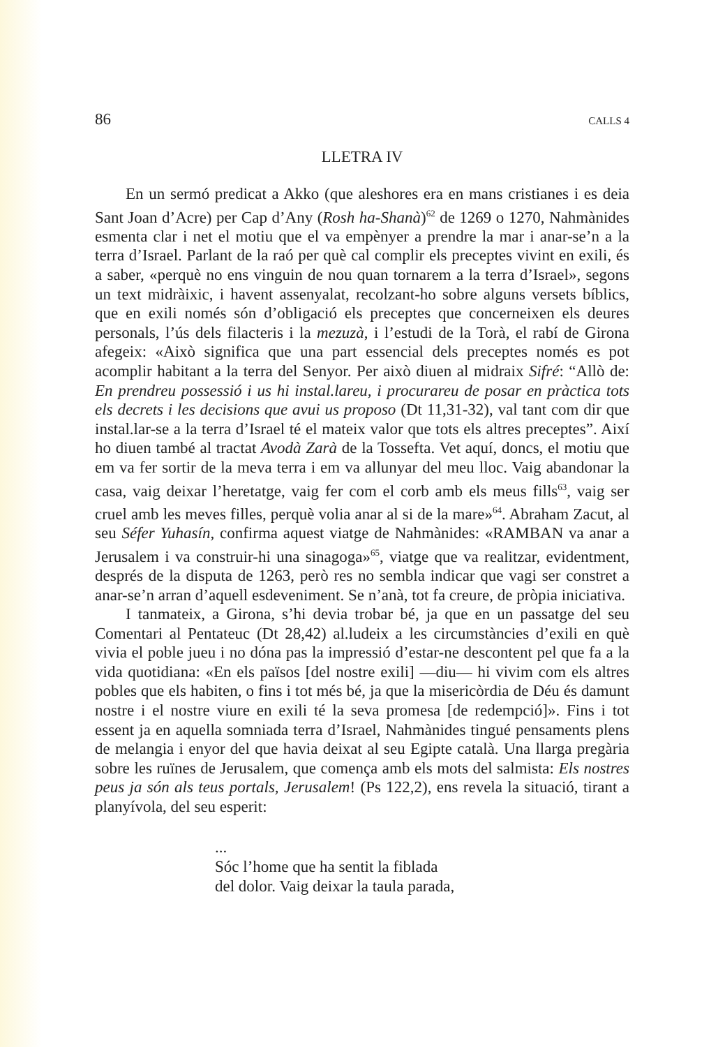86 CALLS 4
LLETRA IV
En un sermó predicat a Akko (que aleshores era en mans cristianes i es deia Sant Joan d’Acre) per Cap d’Any (Rosh ha-Shanà)<sup>62</sup> de 1269 o 1270, Nahmànides esmenta clar i net el motiu que el va empènyer a prendre la mar i anar-se’n a la terra d’Israel. Parlant de la raó per què cal complir els preceptes vivint en exili, és a saber, «perquè no ens vinguin de nou quan tornarem a la terra d’Israel», segons un text midràixic, i havent assenyalat, recolzant-ho sobre alguns versets bíblics, que en exili només són d’obligació els preceptes que concerneixen els deures personals, l’ús dels filacteris i la mezuzà, i l’estudi de la Torà, el rabí de Girona afegeix: «Això significa que una part essencial dels preceptes només es pot acomplir habitant a la terra del Senyor. Per això diuen al midraix Sifré: “Allò de: En prendreu possessió i us hi instal.lareu, i procurareu de posar en pràctica tots els decrets i les decisions que avui us proposo (Dt 11,31-32), val tant com dir que instal.lar-se a la terra d’Israel té el mateix valor que tots els altres preceptes”. Així ho diuen també al tractat Avodà Zarà de la Tossefta. Vet aquí, doncs, el motiu que em va fer sortir de la meva terra i em va allunyar del meu lloc. Vaig abandonar la casa, vaig deixar l’heretatge, vaig fer com el corb amb els meus fills<sup>63</sup>, vaig ser cruel amb les meves filles, perquè volia anar al si de la mare»<sup>64</sup>. Abraham Zacut, al seu Séfer Yuhasín, confirma aquest viatge de Nahmànides: «RAMBAN va anar a Jerusalem i va construir-hi una sinagoga»<sup>65</sup>, viatge que va realitzar, evidentment, després de la disputa de 1263, però res no sembla indicar que vagi ser constret a anar-se’n arran d’aquell esdeveniment. Se n’anà, tot fa creure, de pròpia iniciativa.
I tanmateix, a Girona, s’hi devia trobar bé, ja que en un passatge del seu Comentari al Pentateuc (Dt 28,42) al.ludeix a les circumstàncies d’exili en què vivia el poble jueu i no dóna pas la impressió d’estar-ne descontent pel que fa a la vida quotidiana: «En els països [del nostre exili] —diu— hi vivim com els altres pobles que els habiten, o fins i tot més bé, ja que la misericòrdia de Déu és damunt nostre i el nostre viure en exili té la seva promesa [de redempció]». Fins i tot essent ja en aquella somniada terra d’Israel, Nahmànides tingué pensaments plens de melangia i enyor del que havia deixat al seu Egipte català. Una llarga pregària sobre les ruïnes de Jerusalem, que comença amb els mots del salmista: Els nostres peus ja són als teus portals, Jerusalem! (Ps 122,2), ens revela la situació, tirant a planyívola, del seu esperit:
...
Sóc l’home que ha sentit la fiblada
del dolor. Vaig deixar la taula parada,